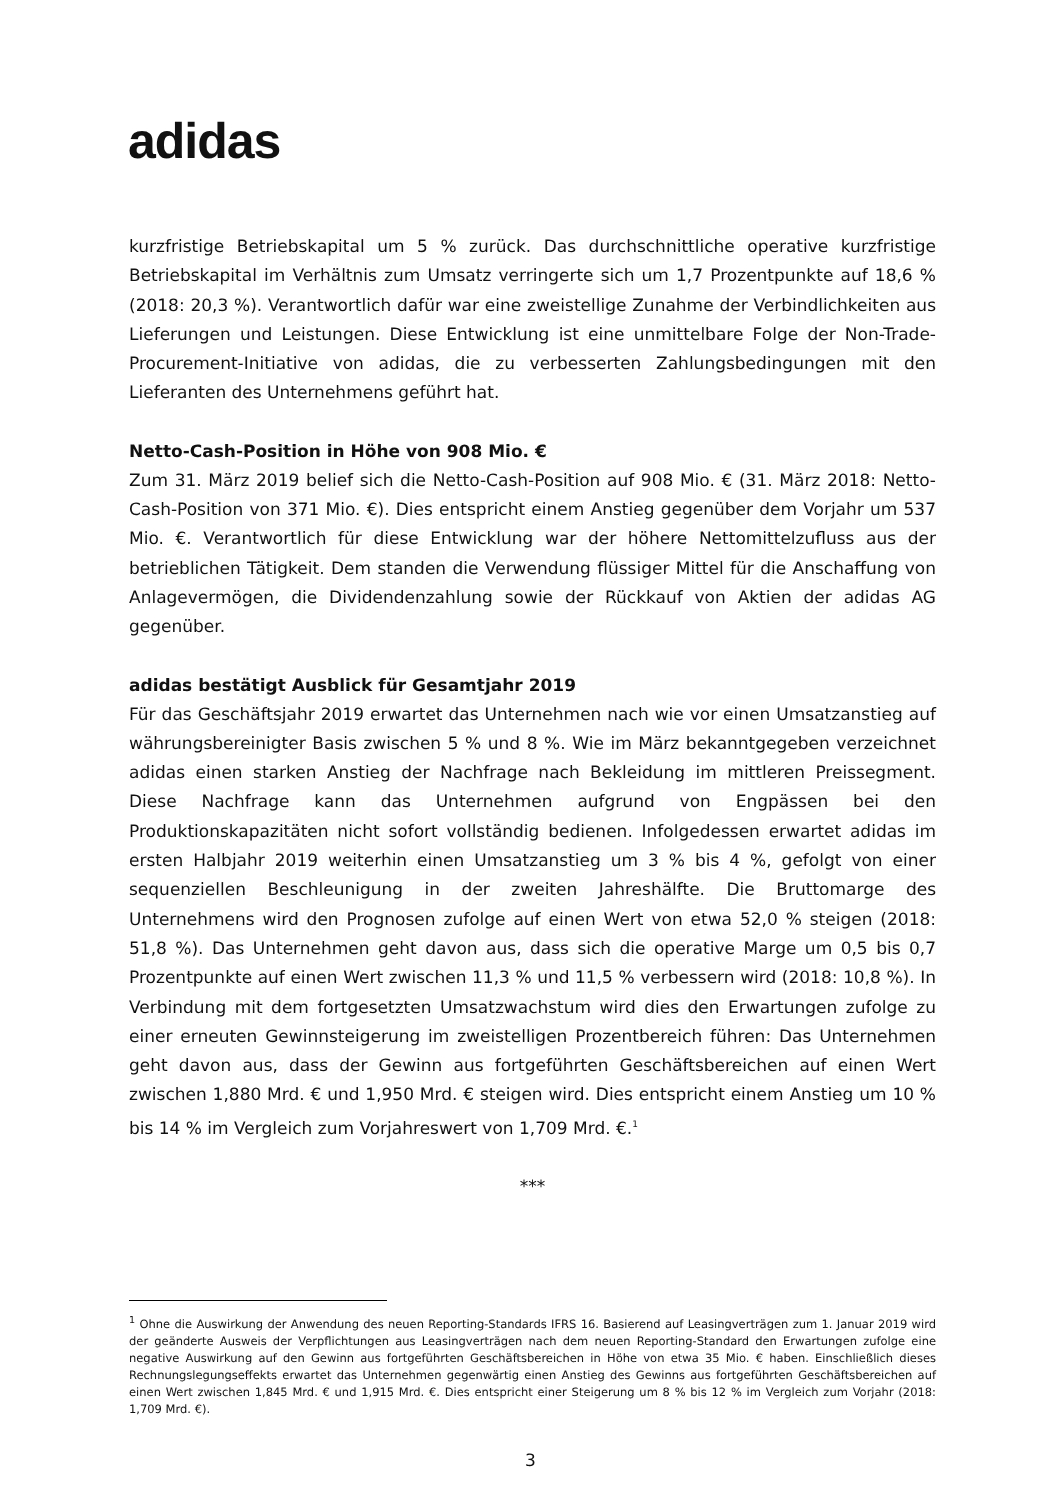adidas
kurzfristige Betriebskapital um 5 % zurück. Das durchschnittliche operative kurzfristige Betriebskapital im Verhältnis zum Umsatz verringerte sich um 1,7 Prozentpunkte auf 18,6 % (2018: 20,3 %). Verantwortlich dafür war eine zweistellige Zunahme der Verbindlichkeiten aus Lieferungen und Leistungen. Diese Entwicklung ist eine unmittelbare Folge der Non-Trade-Procurement-Initiative von adidas, die zu verbesserten Zahlungsbedingungen mit den Lieferanten des Unternehmens geführt hat.
Netto-Cash-Position in Höhe von 908 Mio. €
Zum 31. März 2019 belief sich die Netto-Cash-Position auf 908 Mio. € (31. März 2018: Netto-Cash-Position von 371 Mio. €). Dies entspricht einem Anstieg gegenüber dem Vorjahr um 537 Mio. €. Verantwortlich für diese Entwicklung war der höhere Nettomittelzufluss aus der betrieblichen Tätigkeit. Dem standen die Verwendung flüssiger Mittel für die Anschaffung von Anlagevermögen, die Dividendenzahlung sowie der Rückkauf von Aktien der adidas AG gegenüber.
adidas bestätigt Ausblick für Gesamtjahr 2019
Für das Geschäftsjahr 2019 erwartet das Unternehmen nach wie vor einen Umsatzanstieg auf währungsbereinigter Basis zwischen 5 % und 8 %. Wie im März bekanntgegeben verzeichnet adidas einen starken Anstieg der Nachfrage nach Bekleidung im mittleren Preissegment. Diese Nachfrage kann das Unternehmen aufgrund von Engpässen bei den Produktionskapazitäten nicht sofort vollständig bedienen. Infolgedessen erwartet adidas im ersten Halbjahr 2019 weiterhin einen Umsatzanstieg um 3 % bis 4 %, gefolgt von einer sequenziellen Beschleunigung in der zweiten Jahreshälfte. Die Bruttomarge des Unternehmens wird den Prognosen zufolge auf einen Wert von etwa 52,0 % steigen (2018: 51,8 %). Das Unternehmen geht davon aus, dass sich die operative Marge um 0,5 bis 0,7 Prozentpunkte auf einen Wert zwischen 11,3 % und 11,5 % verbessern wird (2018: 10,8 %). In Verbindung mit dem fortgesetzten Umsatzwachstum wird dies den Erwartungen zufolge zu einer erneuten Gewinnsteigerung im zweistelligen Prozentbereich führen: Das Unternehmen geht davon aus, dass der Gewinn aus fortgeführten Geschäftsbereichen auf einen Wert zwischen 1,880 Mrd. € und 1,950 Mrd. € steigen wird. Dies entspricht einem Anstieg um 10 % bis 14 % im Vergleich zum Vorjahreswert von 1,709 Mrd. €.<sup>1</sup>
***
<sup>1</sup> Ohne die Auswirkung der Anwendung des neuen Reporting-Standards IFRS 16. Basierend auf Leasingverträgen zum 1. Januar 2019 wird der geänderte Ausweis der Verpflichtungen aus Leasingverträgen nach dem neuen Reporting-Standard den Erwartungen zufolge eine negative Auswirkung auf den Gewinn aus fortgeführten Geschäftsbereichen in Höhe von etwa 35 Mio. € haben. Einschließlich dieses Rechnungslegungseffekts erwartet das Unternehmen gegenwärtig einen Anstieg des Gewinns aus fortgeführten Geschäftsbereichen auf einen Wert zwischen 1,845 Mrd. € und 1,915 Mrd. €. Dies entspricht einer Steigerung um 8 % bis 12 % im Vergleich zum Vorjahr (2018: 1,709 Mrd. €).
3